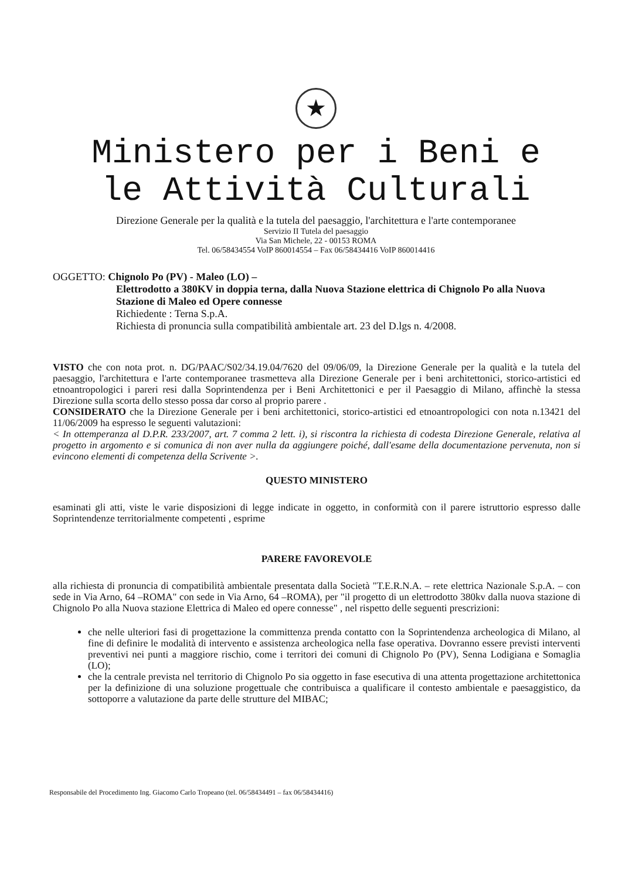★
Ministero per i Beni e
le Attività Culturali
Direzione Generale per la qualità e la tutela del paesaggio, l'architettura e l'arte contemporanee
Servizio II Tutela del paesaggio
Via San Michele, 22 - 00153 ROMA
Tel. 06/58434554 VoIP 860014554 – Fax 06/58434416 VoIP 860014416
OGGETTO: Chignolo Po (PV) - Maleo (LO) –
Elettrodotto a 380KV in doppia terna, dalla Nuova Stazione elettrica di Chignolo Po alla Nuova Stazione di Maleo ed Opere connesse
Richiedente : Terna S.p.A.
Richiesta di pronuncia sulla compatibilità ambientale art. 23 del D.lgs n. 4/2008.
VISTO che con nota prot. n. DG/PAAC/S02/34.19.04/7620 del 09/06/09, la Direzione Generale per la qualità e la tutela del paesaggio, l'architettura e l'arte contemporanee trasmetteva alla Direzione Generale per i beni architettonici, storico-artistici ed etnoantropologici i pareri resi dalla Soprintendenza per i Beni Architettonici e per il Paesaggio di Milano, affinchè la stessa Direzione sulla scorta dello stesso possa dar corso al proprio parere .
CONSIDERATO che la Direzione Generale per i beni architettonici, storico-artistici ed etnoantropologici con nota n.13421 del 11/06/2009 ha espresso le seguenti valutazioni:
< In ottemperanza al D.P.R. 233/2007, art. 7 comma 2 lett. i), si riscontra la richiesta di codesta Direzione Generale, relativa al progetto in argomento e si comunica di non aver nulla da aggiungere poiché, dall'esame della documentazione pervenuta, non si evincono elementi di competenza della Scrivente >.
QUESTO MINISTERO
esaminati gli atti, viste le varie disposizioni di legge indicate in oggetto, in conformità con il parere istruttorio espresso dalle Soprintendenze territorialmente competenti , esprime
PARERE FAVOREVOLE
alla richiesta di pronuncia di compatibilità ambientale presentata dalla Società "T.E.R.N.A. – rete elettrica Nazionale S.p.A. – con sede in Via Arno, 64 –ROMA" con sede in Via Arno, 64 –ROMA), per "il progetto di un elettrodotto 380kv dalla nuova stazione di Chignolo Po alla Nuova stazione Elettrica di Maleo ed opere connesse" , nel rispetto delle seguenti prescrizioni:
che nelle ulteriori fasi di progettazione la committenza prenda contatto con la Soprintendenza archeologica di Milano, al fine di definire le modalità di intervento e assistenza archeologica nella fase operativa. Dovranno essere previsti interventi preventivi nei punti a maggiore rischio, come i territori dei comuni di Chignolo Po (PV), Senna Lodigiana e Somaglia (LO);
che la centrale prevista nel territorio di Chignolo Po sia oggetto in fase esecutiva di una attenta progettazione architettonica per la definizione di una soluzione progettuale che contribuisca a qualificare il contesto ambientale e paesaggistico, da sottoporre a valutazione da parte delle strutture del MIBAC;
Responsabile del Procedimento Ing. Giacomo Carlo Tropeano (tel. 06/58434491 – fax 06/58434416)